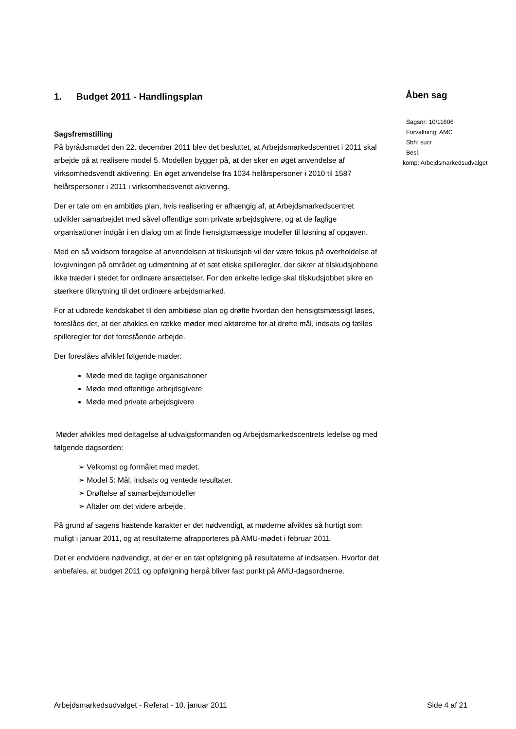1. Budget 2011 - Handlingsplan
Sagsfremstilling
På byrådsmødet den 22. december 2011 blev det besluttet, at Arbejdsmarkedscentret i 2011 skal arbejde på at realisere model 5. Modellen bygger på, at der sker en øget anvendelse af virksomhedsvendt aktivering. En øget anvendelse fra 1034 helårspersoner i 2010 til 1587 helårspersoner i 2011 i virksomhedsvendt aktivering.
Der er tale om en ambitiøs plan, hvis realisering er afhængig af, at Arbejdsmarkedscentret udvikler samarbejdet med såvel offentlige som private arbejdsgivere, og at de faglige organisationer indgår i en dialog om at finde hensigtsmæssige modeller til løsning af opgaven.
Med en så voldsom forøgelse af anvendelsen af tilskudsjob vil der være fokus på overholdelse af lovgivningen på området og udmøntning af et sæt etiske spilleregler, der sikrer at tilskudsjobbene ikke træder i stedet for ordinære ansættelser. For den enkelte ledige skal tilskudsjobbet sikre en stærkere tilknytning til det ordinære arbejdsmarked.
For at udbrede kendskabet til den ambitiøse plan og drøfte hvordan den hensigtsmæssigt løses, foreslåes det, at der afvikles en række møder med aktørerne for at drøfte mål, indsats og fælles spilleregler for det forestående arbejde.
Der foreslåes afviklet følgende møder:
Møde med de faglige organisationer
Møde med offentlige arbejdsgivere
Møde med private arbejdsgivere
Møder afvikles med deltagelse af udvalgsformanden og Arbejdsmarkedscentrets ledelse og med følgende dagsorden:
➢ Velkomst og formålet med mødet.
➢ Model 5: Mål, indsats og ventede resultater.
➢ Drøftelse af samarbejdsmodeller
➢ Aftaler om det videre arbejde.
På grund af sagens hastende karakter er det nødvendigt, at møderne afvikles så hurtigt som muligt i januar 2011, og at resultaterne afrapporteres på AMU-mødet i februar 2011.
Det er endvidere nødvendigt, at der er en tæt opfølgning på resultaterne af indsatsen. Hvorfor det anbefales, at budget 2011 og opfølgning herpå bliver fast punkt på AMU-dagsordnerne.
Åben sag
Sagsnr: 10/11606
Forvaltning: AMC
Sbh: sucr
Besl.
komp: Arbejdsmarkedsudvalget
Arbejdsmarkedsudvalget - Referat - 10. januar 2011 Side 4 af 21